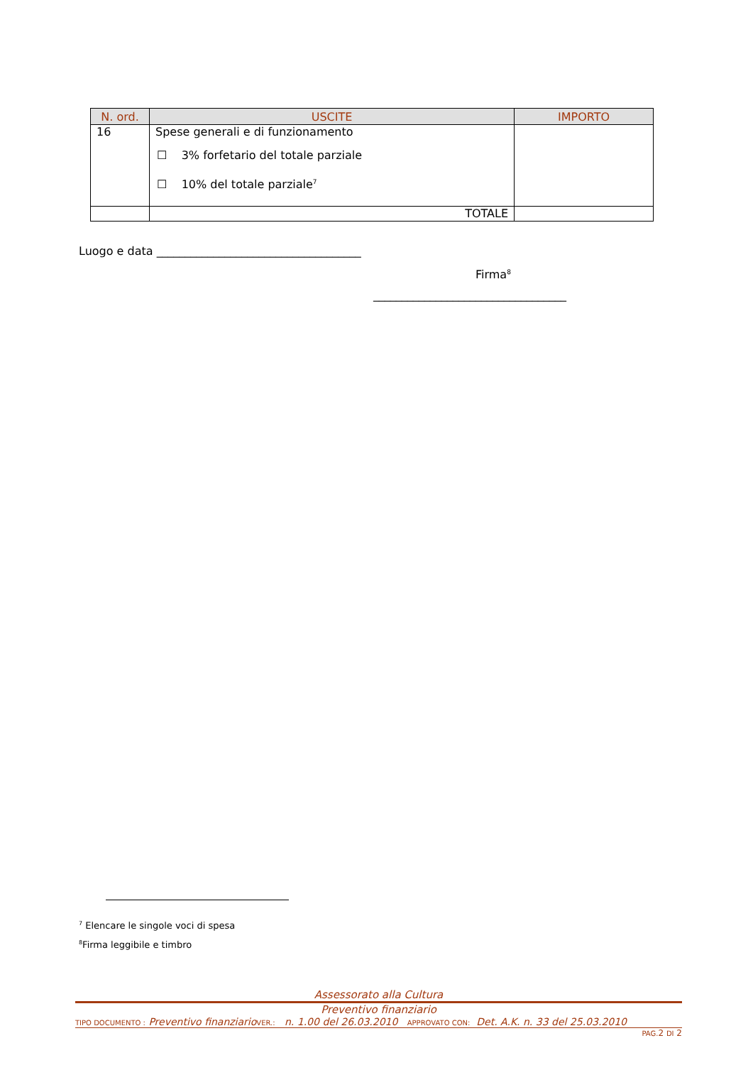| N. ord. | USCITE | IMPORTO |
| --- | --- | --- |
| 16 | Spese generali e di funzionamento ☐ 3% forfetario del totale parziale ☐ 10% del totale parziale<sup>7</sup> | |
| | TOTALE | |
Luogo e data ____________________________________
Firma<sup>8</sup>
__________________________________
<sup>7</sup> Elencare le singole voci di spesa
<sup>8</sup> Firma leggibile e timbro
Assessorato alla Cultura
Preventivo finanziario
TIPO DOCUMENTO : Preventivo finanziario VER.: n. 1.00 del 26.03.2010 APPROVATO CON: Det. A.K. n. 33 del 25.03.2010
PAG. 2 DI 2